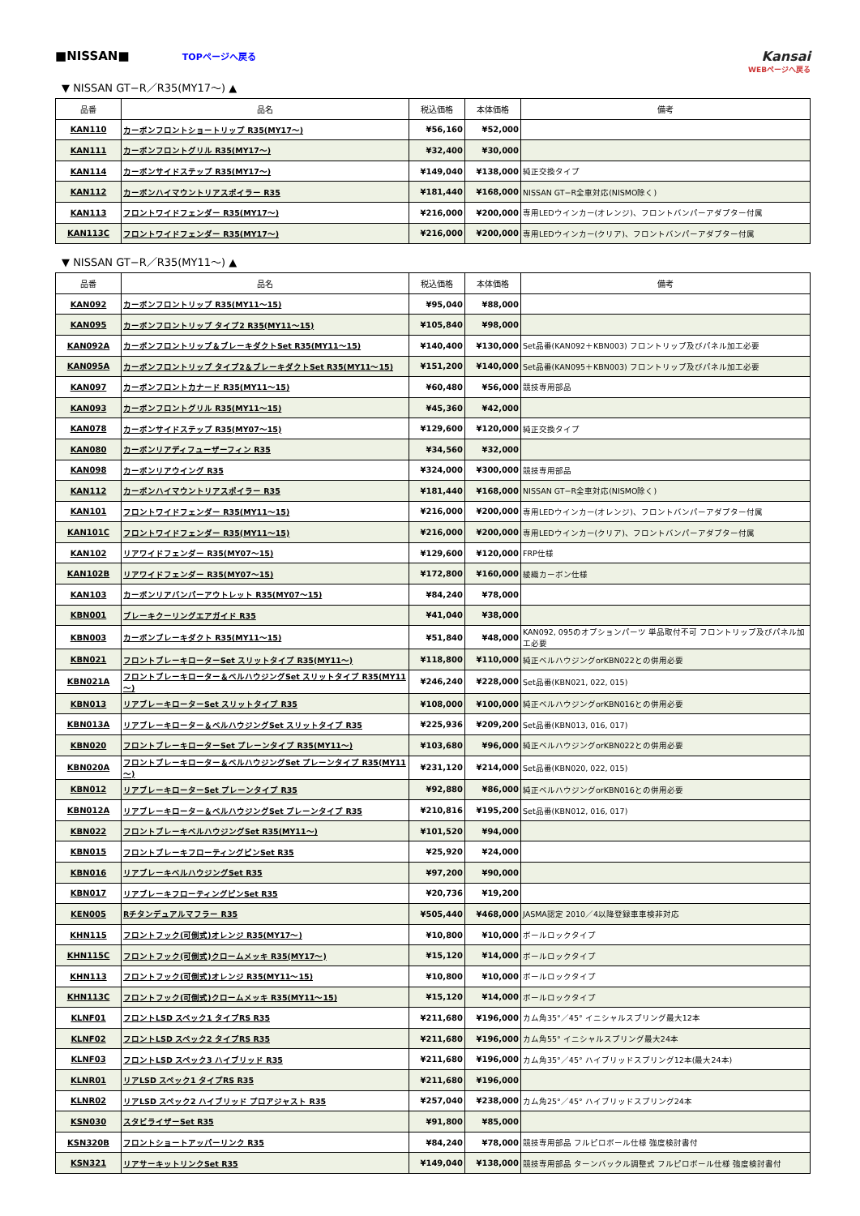■NISSAN■ TOPページへ戻る
Kansai
WEBページへ戻る
▼ NISSAN GT−R／R35(MY17～) ▲
| 品番 | 品名 | 税込価格 | 本体価格 | 備考 |
| --- | --- | --- | --- | --- |
| KAN110 | カーボンフロントショートリップ R35(MY17～) | ¥56,160 | ¥52,000 | |
| KAN111 | カーボンフロントグリル R35(MY17～) | ¥32,400 | ¥30,000 | |
| KAN114 | カーボンサイドステップ R35(MY17～) | ¥149,040 | ¥138,000 | 純正交換タイプ |
| KAN112 | カーボンハイマウントリアスポイラー R35 | ¥181,440 | ¥168,000 | NISSAN GT−R全車対応(NISMO除く) |
| KAN113 | フロントワイドフェンダー R35(MY17～) | ¥216,000 | ¥200,000 | 専用LEDウインカー(オレンジ)、フロントバンパーアダプター付属 |
| KAN113C | フロントワイドフェンダー R35(MY17～) | ¥216,000 | ¥200,000 | 専用LEDウインカー(クリア)、フロントバンパーアダプター付属 |
▼ NISSAN GT−R／R35(MY11～) ▲
| 品番 | 品名 | 税込価格 | 本体価格 | 備考 |
| --- | --- | --- | --- | --- |
| KAN092 | カーボンフロントリップ R35(MY11～15) | ¥95,040 | ¥88,000 | |
| KAN095 | カーボンフロントリップ タイプ2 R35(MY11～15) | ¥105,840 | ¥98,000 | |
| KAN092A | カーボンフロントリップ＆ブレーキダクトSet R35(MY11～15) | ¥140,400 | ¥130,000 | Set品番(KAN092＋KBN003) フロントリップ及びパネル加工必要 |
| KAN095A | カーボンフロントリップ タイプ2＆ブレーキダクトSet R35(MY11～15) | ¥151,200 | ¥140,000 | Set品番(KAN095＋KBN003) フロントリップ及びパネル加工必要 |
| KAN097 | カーボンフロントカナード R35(MY11～15) | ¥60,480 | ¥56,000 | 競技専用部品 |
| KAN093 | カーボンフロントグリル R35(MY11～15) | ¥45,360 | ¥42,000 | |
| KAN078 | カーボンサイドステップ R35(MY07～15) | ¥129,600 | ¥120,000 | 純正交換タイプ |
| KAN080 | カーボンリアディフューザーフィン R35 | ¥34,560 | ¥32,000 | |
| KAN098 | カーボンリアウイング R35 | ¥324,000 | ¥300,000 | 競技専用部品 |
| KAN112 | カーボンハイマウントリアスポイラー R35 | ¥181,440 | ¥168,000 | NISSAN GT−R全車対応(NISMO除く) |
| KAN101 | フロントワイドフェンダー R35(MY11～15) | ¥216,000 | ¥200,000 | 専用LEDウインカー(オレンジ)、フロントバンパーアダプター付属 |
| KAN101C | フロントワイドフェンダー R35(MY11～15) | ¥216,000 | ¥200,000 | 専用LEDウインカー(クリア)、フロントバンパーアダプター付属 |
| KAN102 | リアワイドフェンダー R35(MY07～15) | ¥129,600 | ¥120,000 | FRP仕様 |
| KAN102B | リアワイドフェンダー R35(MY07～15) | ¥172,800 | ¥160,000 | 綾織カーボン仕様 |
| KAN103 | カーボンリアバンパーアウトレット R35(MY07～15) | ¥84,240 | ¥78,000 | |
| KBN001 | ブレーキクーリングエアガイド R35 | ¥41,040 | ¥38,000 | |
| KBN003 | カーボンブレーキダクト R35(MY11～15) | ¥51,840 | ¥48,000 | KAN092, 095のオプションパーツ 単品取付不可 フロントリップ及びパネル加工必要 |
| KBN021 | フロントブレーキローターSet スリットタイプ R35(MY11～) | ¥118,800 | ¥110,000 | 純正ベルハウジングorKBN022との併用必要 |
| KBN021A | フロントブレーキローター＆ベルハウジングSet スリットタイプ R35(MY11～) | ¥246,240 | ¥228,000 | Set品番(KBN021, 022, 015) |
| KBN013 | リアブレーキローターSet スリットタイプ R35 | ¥108,000 | ¥100,000 | 純正ベルハウジングorKBN016との併用必要 |
| KBN013A | リアブレーキローター＆ベルハウジングSet スリットタイプ R35 | ¥225,936 | ¥209,200 | Set品番(KBN013, 016, 017) |
| KBN020 | フロントブレーキローターSet プレーンタイプ R35(MY11～) | ¥103,680 | ¥96,000 | 純正ベルハウジングorKBN022との併用必要 |
| KBN020A | フロントブレーキローター＆ベルハウジングSet プレーンタイプ R35(MY11～) | ¥231,120 | ¥214,000 | Set品番(KBN020, 022, 015) |
| KBN012 | リアブレーキローターSet プレーンタイプ R35 | ¥92,880 | ¥86,000 | 純正ベルハウジングorKBN016との併用必要 |
| KBN012A | リアブレーキローター＆ベルハウジングSet プレーンタイプ R35 | ¥210,816 | ¥195,200 | Set品番(KBN012, 016, 017) |
| KBN022 | フロントブレーキベルハウジングSet R35(MY11～) | ¥101,520 | ¥94,000 | |
| KBN015 | フロントブレーキフローティングピンSet R35 | ¥25,920 | ¥24,000 | |
| KBN016 | リアブレーキベルハウジングSet R35 | ¥97,200 | ¥90,000 | |
| KBN017 | リアブレーキフローティングピンSet R35 | ¥20,736 | ¥19,200 | |
| KEN005 | Rチタンデュアルマフラー R35 | ¥505,440 | ¥468,000 | JASMA認定 2010／4以降登録車車検非対応 |
| KHN115 | フロントフック(可倒式)オレンジ R35(MY17～) | ¥10,800 | ¥10,000 | ボールロックタイプ |
| KHN115C | フロントフック(可倒式)クロームメッキ R35(MY17～) | ¥15,120 | ¥14,000 | ボールロックタイプ |
| KHN113 | フロントフック(可倒式)オレンジ R35(MY11～15) | ¥10,800 | ¥10,000 | ボールロックタイプ |
| KHN113C | フロントフック(可倒式)クロームメッキ R35(MY11～15) | ¥15,120 | ¥14,000 | ボールロックタイプ |
| KLNF01 | フロントLSD スペック1 タイプRS R35 | ¥211,680 | ¥196,000 | カム角35°／45° イニシャルスプリング最大12本 |
| KLNF02 | フロントLSD スペック2 タイプRS R35 | ¥211,680 | ¥196,000 | カム角55° イニシャルスプリング最大24本 |
| KLNF03 | フロントLSD スペック3 ハイブリッド R35 | ¥211,680 | ¥196,000 | カム角35°／45° ハイブリッドスプリング12本(最大24本) |
| KLNR01 | リアLSD スペック1 タイプRS R35 | ¥211,680 | ¥196,000 | |
| KLNR02 | リアLSD スペック2 ハイブリッド プロアジャスト R35 | ¥257,040 | ¥238,000 | カム角25°／45° ハイブリッドスプリング24本 |
| KSN030 | スタビライザーSet R35 | ¥91,800 | ¥85,000 | |
| KSN320B | フロントショートアッパーリンク R35 | ¥84,240 | ¥78,000 | 競技専用部品 フルピロボール仕様 強度検討書付 |
| KSN321 | リアサーキットリンクSet R35 | ¥149,040 | ¥138,000 | 競技専用部品 ターンバックル調整式 フルピロボール仕様 強度検討書付 |